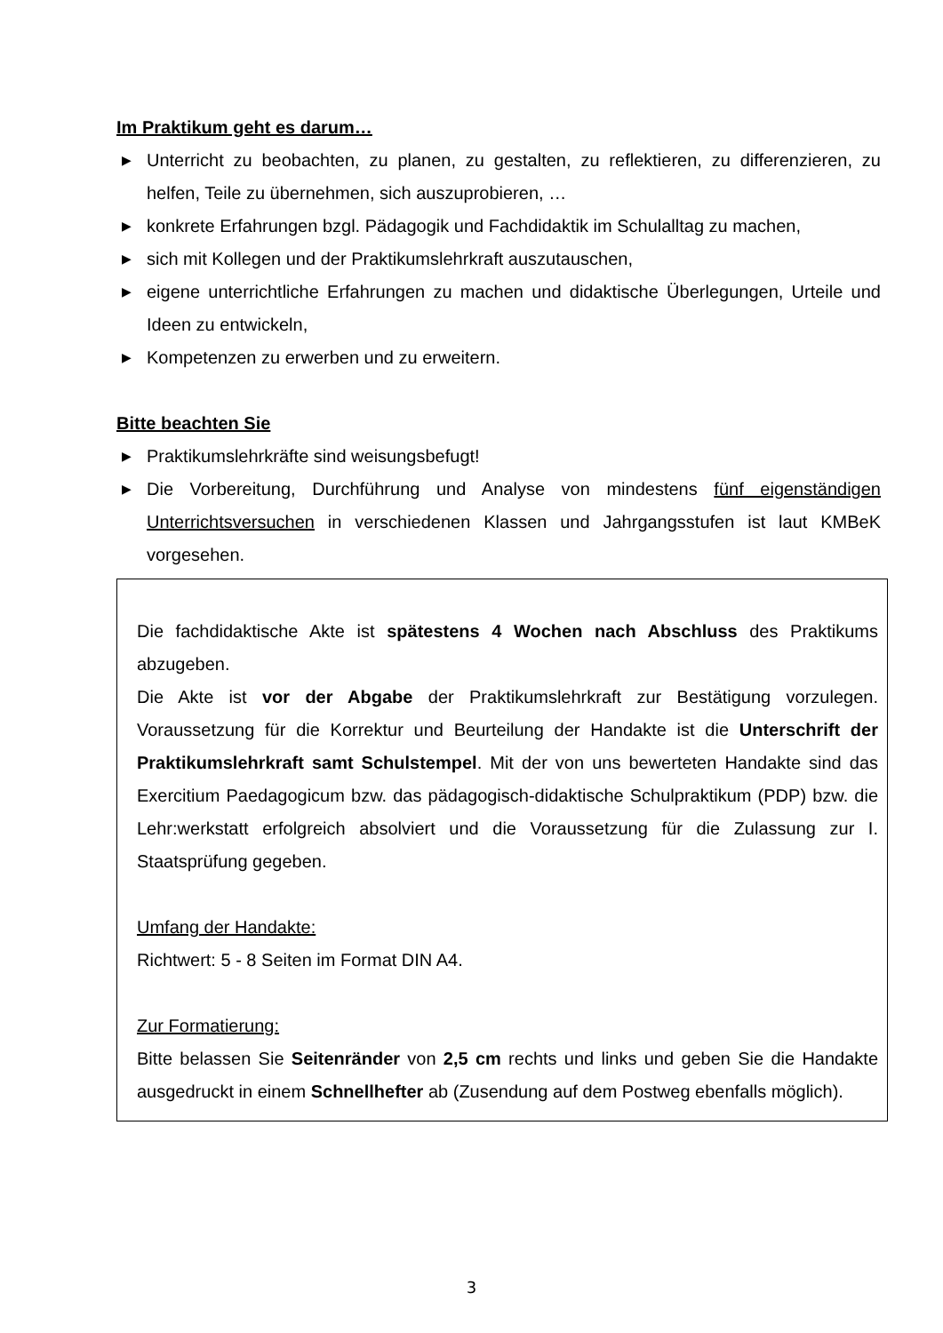Im Praktikum geht es darum…
▶ Unterricht zu beobachten, zu planen, zu gestalten, zu reflektieren, zu differenzieren, zu helfen, Teile zu übernehmen, sich auszuprobieren, …
▶ konkrete Erfahrungen bzgl. Pädagogik und Fachdidaktik im Schulalltag zu machen,
▶ sich mit Kollegen und der Praktikumslehrkraft auszutauschen,
▶ eigene unterrichtliche Erfahrungen zu machen und didaktische Überlegungen, Urteile und Ideen zu entwickeln,
▶ Kompetenzen zu erwerben und zu erweitern.
Bitte beachten Sie
▶ Praktikumslehrkräfte sind weisungsbefugt!
▶ Die Vorbereitung, Durchführung und Analyse von mindestens fünf eigenständigen Unterrichtsversuchen in verschiedenen Klassen und Jahrgangsstufen ist laut KMBeK vorgesehen.
Die fachdidaktische Akte ist spätestens 4 Wochen nach Abschluss des Praktikums abzugeben.
Die Akte ist vor der Abgabe der Praktikumslehrkraft zur Bestätigung vorzulegen. Voraussetzung für die Korrektur und Beurteilung der Handakte ist die Unterschrift der Praktikumslehrkraft samt Schulstempel. Mit der von uns bewerteten Handakte sind das Exercitium Paedagogicum bzw. das pädagogisch-didaktische Schulpraktikum (PDP) bzw. die Lehr:werkstatt erfolgreich absolviert und die Voraussetzung für die Zulassung zur I. Staatsprüfung gegeben.
Umfang der Handakte:
Richtwert: 5 - 8 Seiten im Format DIN A4.
Zur Formatierung:
Bitte belassen Sie Seitenränder von 2,5 cm rechts und links und geben Sie die Handakte ausgedruckt in einem Schnellhefter ab (Zusendung auf dem Postweg ebenfalls möglich).
3